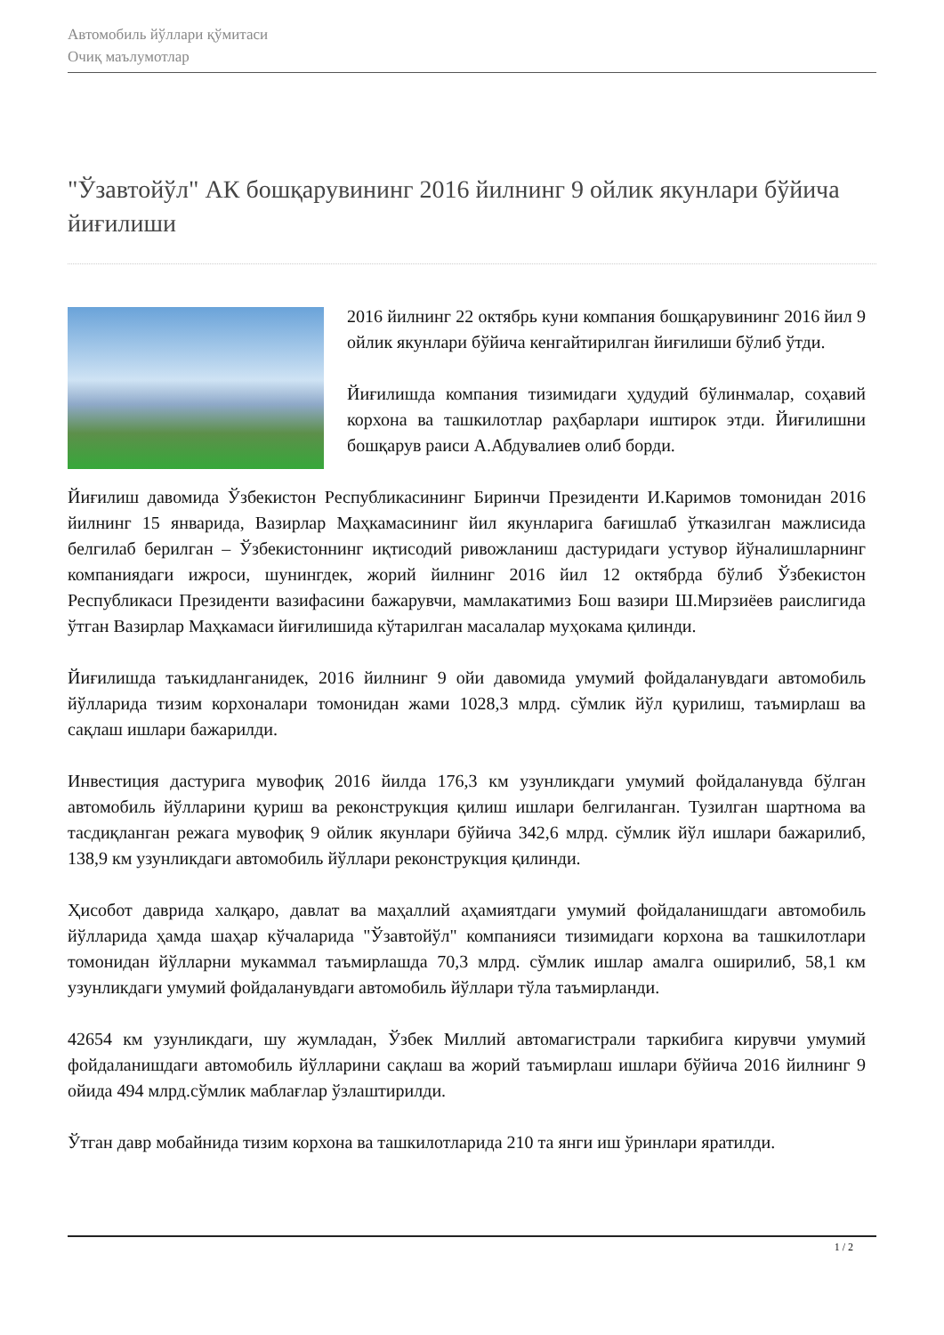Автомобиль йўллари қўмитаси
Очиқ маълумотлар
"Ўзавтойўл" АК бошқарувининг 2016 йилнинг 9 ойлик якунлари бўйича йиғилиши
2016 йилнинг 22 октябрь куни компания бошқарувининг 2016 йил 9 ойлик якунлари бўйича кенгайтирилган йиғилиши бўлиб ўтди.
Йиғилишда компания тизимидаги ҳудудий бўлинмалар, соҳавий корхона ва ташкилотлар раҳбарлари иштирок этди. Йиғилишни бошқарув раиси А.Абдувалиев олиб борди.
Йиғилиш давомида Ўзбекистон Республикасининг Биринчи Президенти И.Каримов томонидан 2016 йилнинг 15 январида, Вазирлар Маҳкамасининг йил якунларига бағишлаб ўтказилган мажлисида белгилаб берилган – Ўзбекистоннинг иқтисодий ривожланиш дастуридаги устувор йўналишларнинг компаниядаги ижроси, шунингдек, жорий йилнинг 2016 йил 12 октябрда бўлиб Ўзбекистон Республикаси Президенти вазифасини бажарувчи, мамлакатимиз Бош вазири Ш.Мирзиёев раислигида ўтган Вазирлар Маҳкамаси йиғилишида кўтарилган масалалар муҳокама қилинди.
Йиғилишда таъкидланганидек, 2016 йилнинг 9 ойи давомида умумий фойдаланувдаги автомобиль йўлларида тизим корхоналари томонидан жами 1028,3 млрд. сўмлик йўл қурилиш, таъмирлаш ва сақлаш ишлари бажарилди.
Инвестиция дастурига мувофиқ 2016 йилда 176,3 км узунликдаги умумий фойдаланувда бўлган автомобиль йўлларини қуриш ва реконструкция қилиш ишлари белгиланган. Тузилган шартнома ва тасдиқланган режага мувофиқ 9 ойлик якунлари бўйича 342,6 млрд. сўмлик йўл ишлари бажарилиб, 138,9 км узунликдаги автомобиль йўллари реконструкция қилинди.
Ҳисобот даврида халқаро, давлат ва маҳаллий аҳамиятдаги умумий фойдаланишдаги автомобиль йўлларида ҳамда шаҳар кўчаларида "Ўзавтойўл" компанияси тизимидаги корхона ва ташкилотлари томонидан йўлларни мукаммал таъмирлашда 70,3 млрд. сўмлик ишлар амалга оширилиб, 58,1 км узунликдаги умумий фойдаланувдаги автомобиль йўллари тўла таъмирланди.
42654 км узунликдаги, шу жумладан, Ўзбек Миллий автомагистрали таркибига кирувчи умумий фойдаланишдаги автомобиль йўлларини сақлаш ва жорий таъмирлаш ишлари бўйича 2016 йилнинг 9 ойида 494 млрд.сўмлик маблағлар ўзлаштирилди.
Ўтган давр мобайнида тизим корхона ва ташкилотларида 210 та янги иш ўринлари яратилди.
1 / 2